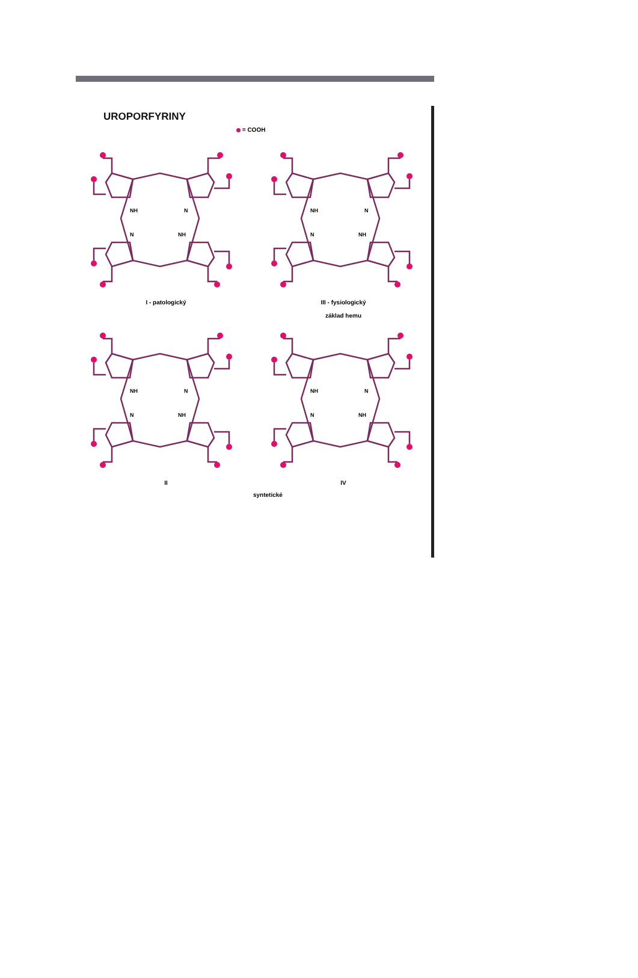UROPORFYRINY
= COOH
NH
N
N
NH
I - patologický
NH
N
N
NH
III - fysiologický
základ hemu
NH
N
N
NH
II
NH
N
N
NH
IV
syntetické